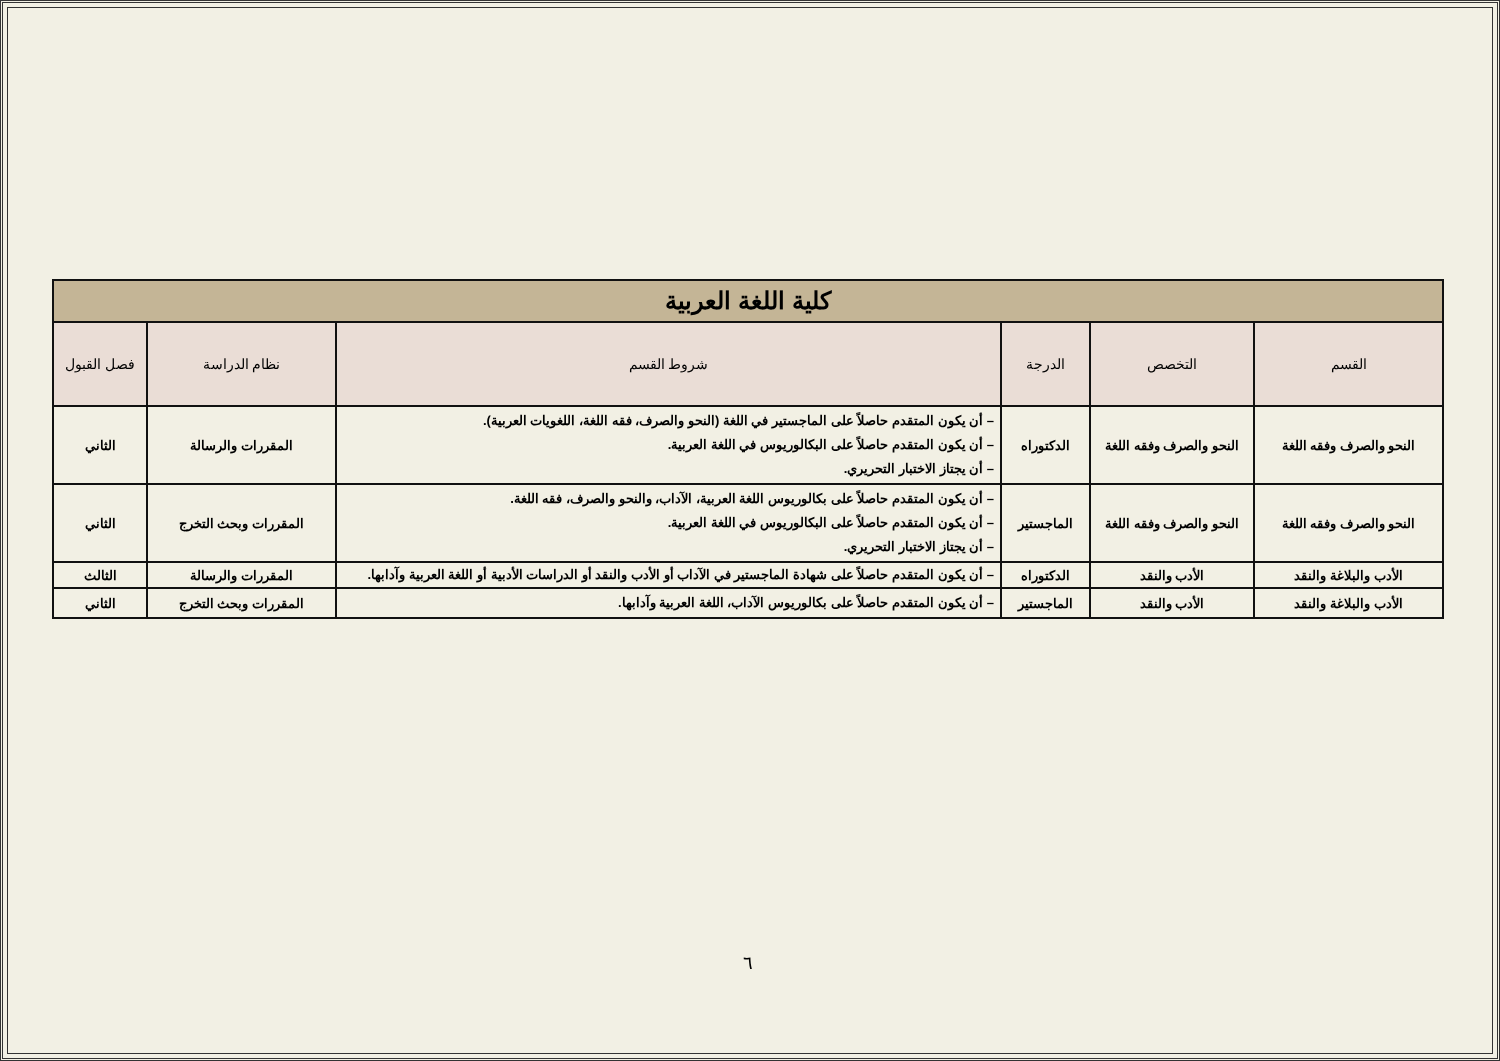| كلية اللغة العربية | | | | | |
| --- | --- | --- | --- | --- | --- |
| القسم | التخصص | الدرجة | شروط القسم | نظام الدراسة | فصل القبول |
| النحو والصرف وفقه اللغة | النحو والصرف وفقه اللغة | الدكتوراه | – أن يكون المتقدم حاصلاً على الماجستير في اللغة (النحو والصرف، فقه اللغة، اللغويات العربية). – أن يكون المتقدم حاصلاً على البكالوريوس في اللغة العربية. – أن يجتاز الاختبار التحريري. | المقررات والرسالة | الثاني |
| النحو والصرف وفقه اللغة | النحو والصرف وفقه اللغة | الماجستير | – أن يكون المتقدم حاصلاً على بكالوريوس اللغة العربية، الآداب، والنحو والصرف، فقه اللغة. – أن يكون المتقدم حاصلاً على البكالوريوس في اللغة العربية. – أن يجتاز الاختبار التحريري. | المقررات وبحث التخرج | الثاني |
| الأدب والبلاغة والنقد | الأدب والنقد | الدكتوراه | – أن يكون المتقدم حاصلاً على شهادة الماجستير في الآداب أو الأدب والنقد أو الدراسات الأدبية أو اللغة العربية وآدابها. | المقررات والرسالة | الثالث |
| الأدب والبلاغة والنقد | الأدب والنقد | الماجستير | – أن يكون المتقدم حاصلاً على بكالوريوس الآداب، اللغة العربية وآدابها. | المقررات وبحث التخرج | الثاني |
٦